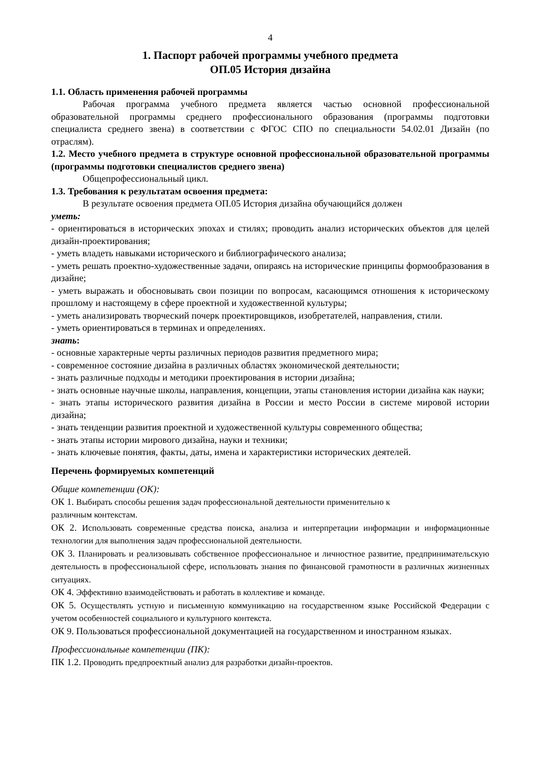4
1. Паспорт рабочей программы учебного предмета
ОП.05 История дизайна
1.1. Область применения рабочей программы
Рабочая программа учебного предмета является частью основной профессиональной образовательной программы среднего профессионального образования (программы подготовки специалиста среднего звена) в соответствии с ФГОС СПО по специальности 54.02.01 Дизайн (по отраслям).
1.2. Место учебного предмета в структуре основной профессиональной образовательной программы (программы подготовки специалистов среднего звена)
Общепрофессиональный цикл.
1.3. Требования к результатам освоения предмета:
В результате освоения предмета ОП.05 История дизайна обучающийся должен
уметь:
- ориентироваться в исторических эпохах и стилях; проводить анализ исторических объектов для целей дизайн-проектирования;
- уметь владеть навыками исторического и библиографического анализа;
- уметь решать проектно-художественные задачи, опираясь на исторические принципы формообразования в дизайне;
- уметь выражать и обосновывать свои позиции по вопросам, касающимся отношения к историческому прошлому и настоящему в сфере проектной и художественной культуры;
- уметь анализировать творческий почерк проектировщиков, изобретателей, направления, стили.
- уметь ориентироваться в терминах и определениях.
знать:
- основные характерные черты различных периодов развития предметного мира;
- современное состояние дизайна в различных областях экономической деятельности;
- знать различные подходы и методики проектирования в истории дизайна;
- знать основные научные школы, направления, концепции, этапы становления истории дизайна как науки;
- знать этапы исторического развития дизайна в России и место России в системе мировой истории дизайна;
- знать тенденции развития проектной и художественной культуры современного общества;
- знать этапы истории мирового дизайна, науки и техники;
- знать ключевые понятия, факты, даты, имена и характеристики исторических деятелей.
Перечень формируемых компетенций
Общие компетенции (ОК):
ОК 1. Выбирать способы решения задач профессиональной деятельности применительно к
различным контекстам.
ОК 2. Использовать современные средства поиска, анализа и интерпретации информации и информационные технологии для выполнения задач профессиональной деятельности.
ОК 3. Планировать и реализовывать собственное профессиональное и личностное развитие, предпринимательскую деятельность в профессиональной сфере, использовать знания по финансовой грамотности в различных жизненных ситуациях.
ОК 4. Эффективно взаимодействовать и работать в коллективе и команде.
ОК 5. Осуществлять устную и письменную коммуникацию на государственном языке Российской Федерации с учетом особенностей социального и культурного контекста.
ОК 9. Пользоваться профессиональной документацией на государственном и иностранном языках.
Профессиональные компетенции (ПК):
ПК 1.2. Проводить предпроектный анализ для разработки дизайн-проектов.